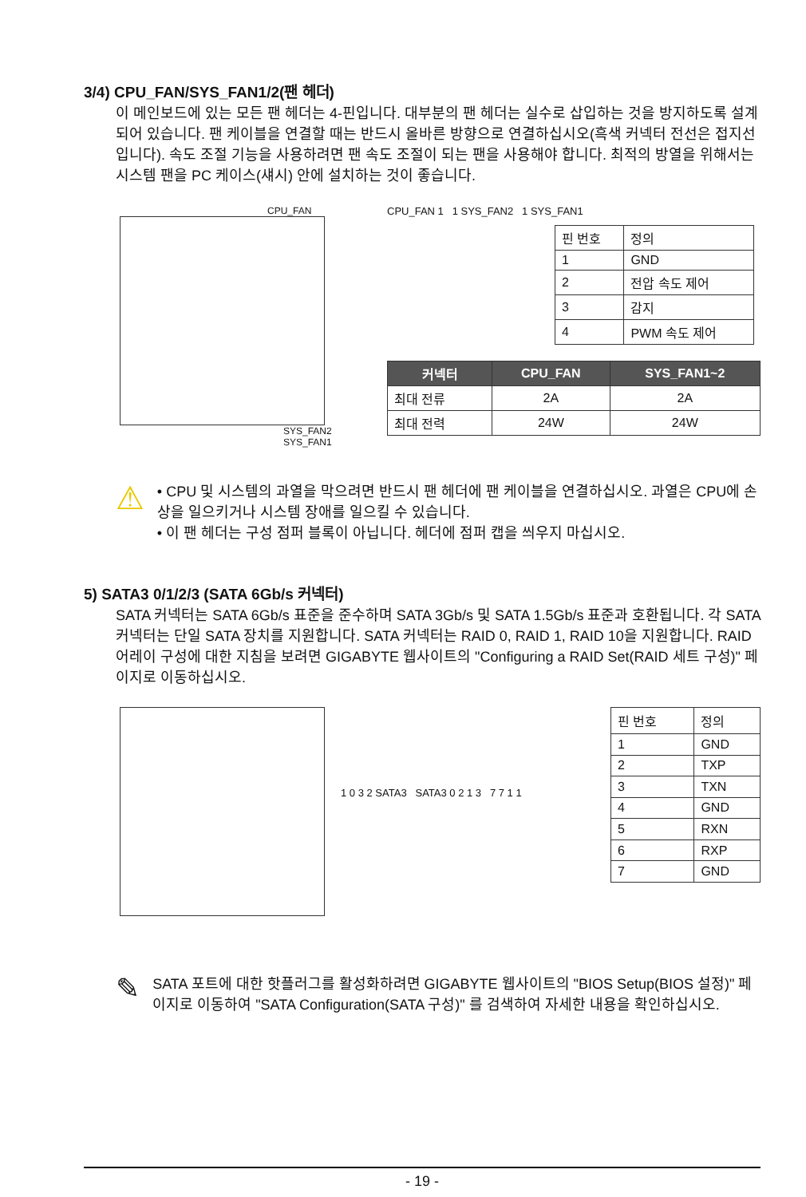3/4) CPU_FAN/SYS_FAN1/2(팬 헤더)
이 메인보드에 있는 모든 팬 헤더는 4-핀입니다. 대부분의 팬 헤더는 실수로 삽입하는 것을 방지하도록 설계되어 있습니다. 팬 케이블을 연결할 때는 반드시 올바른 방향으로 연결하십시오(흑색 커넥터 전선은 접지선입니다). 속도 조절 기능을 사용하려면 팬 속도 조절이 되는 팬을 사용해야 합니다. 최적의 방열을 위해서는 시스템 팬을 PC 케이스(섀시) 안에 설치하는 것이 좋습니다.
CPU_FAN
SYS_FAN2 SYS_FAN1
CPU_FAN 1 1 SYS_FAN2 1 SYS_FAN1
| 핀 번호 | 정의 |
| 1 | GND |
| 2 | 전압 속도 제어 |
| 3 | 감지 |
| 4 | PWM 속도 제어 |
| 커넥터 | CPU_FAN | SYS_FAN1~2 |
| --- | --- | --- |
| 최대 전류 | 2A | 2A |
| 최대 전력 | 24W | 24W |
⚠
• CPU 및 시스템의 과열을 막으려면 반드시 팬 헤더에 팬 케이블을 연결하십시오. 과열은 CPU에 손상을 일으키거나 시스템 장애를 일으킬 수 있습니다.
• 이 팬 헤더는 구성 점퍼 블록이 아닙니다. 헤더에 점퍼 캡을 씌우지 마십시오.
5) SATA3 0/1/2/3 (SATA 6Gb/s 커넥터)
SATA 커넥터는 SATA 6Gb/s 표준을 준수하며 SATA 3Gb/s 및 SATA 1.5Gb/s 표준과 호환됩니다. 각 SATA 커넥터는 단일 SATA 장치를 지원합니다. SATA 커넥터는 RAID 0, RAID 1, RAID 10을 지원합니다. RAID 어레이 구성에 대한 지침을 보려면 GIGABYTE 웹사이트의 "Configuring a RAID Set(RAID 세트 구성)" 페이지로 이동하십시오.
1 0 3 2 SATA3 SATA3 0 2 1 3 7 7 1 1
| 핀 번호 | 정의 |
| 1 | GND |
| 2 | TXP |
| 3 | TXN |
| 4 | GND |
| 5 | RXN |
| 6 | RXP |
| 7 | GND |
✎
SATA 포트에 대한 핫플러그를 활성화하려면 GIGABYTE 웹사이트의 "BIOS Setup(BIOS 설정)" 페이지로 이동하여 "SATA Configuration(SATA 구성)" 를 검색하여 자세한 내용을 확인하십시오.
- 19 -